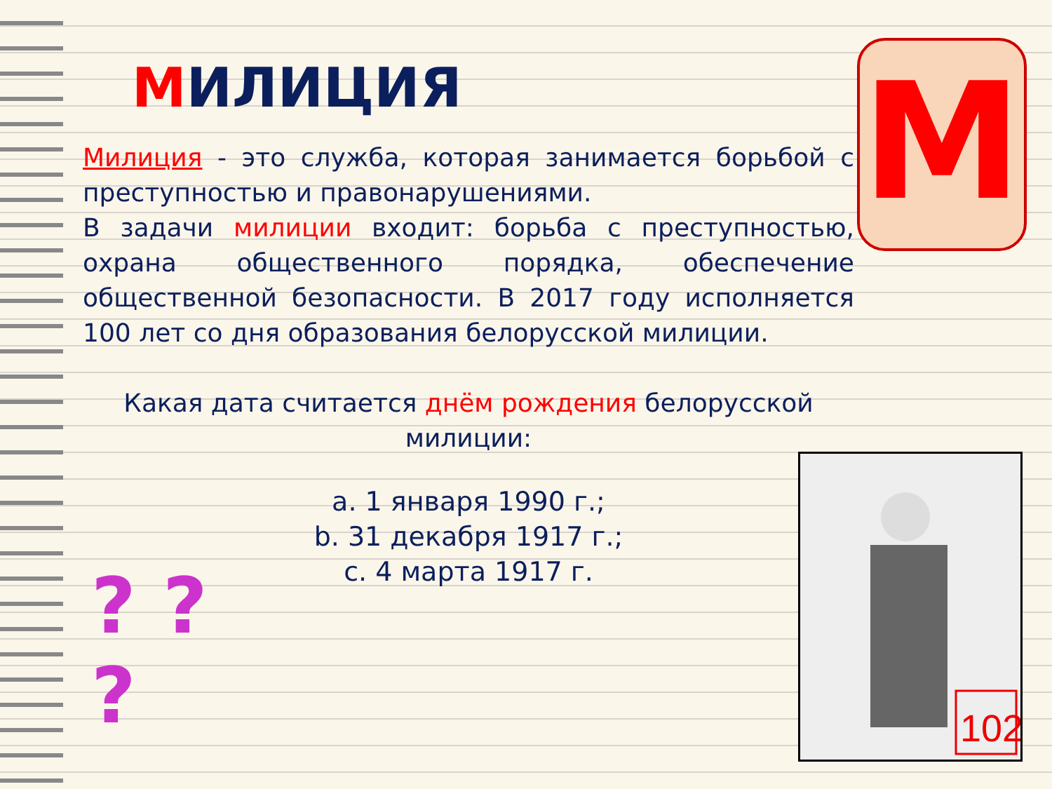МИЛИЦИЯ
Милиция - это служба, которая занимается борьбой с преступностью и правонарушениями.
В задачи милиции входит: борьба с преступностью, охрана общественного порядка, обеспечение общественной безопасности. В 2017 году исполняется 100 лет со дня образования белорусской милиции.
Какая дата считается днём рождения белорусской милиции:
a. 1 января 1990 г.;
b. 31 декабря 1917 г.;
c. 4 марта 1917 г.
М
? ?
?
102